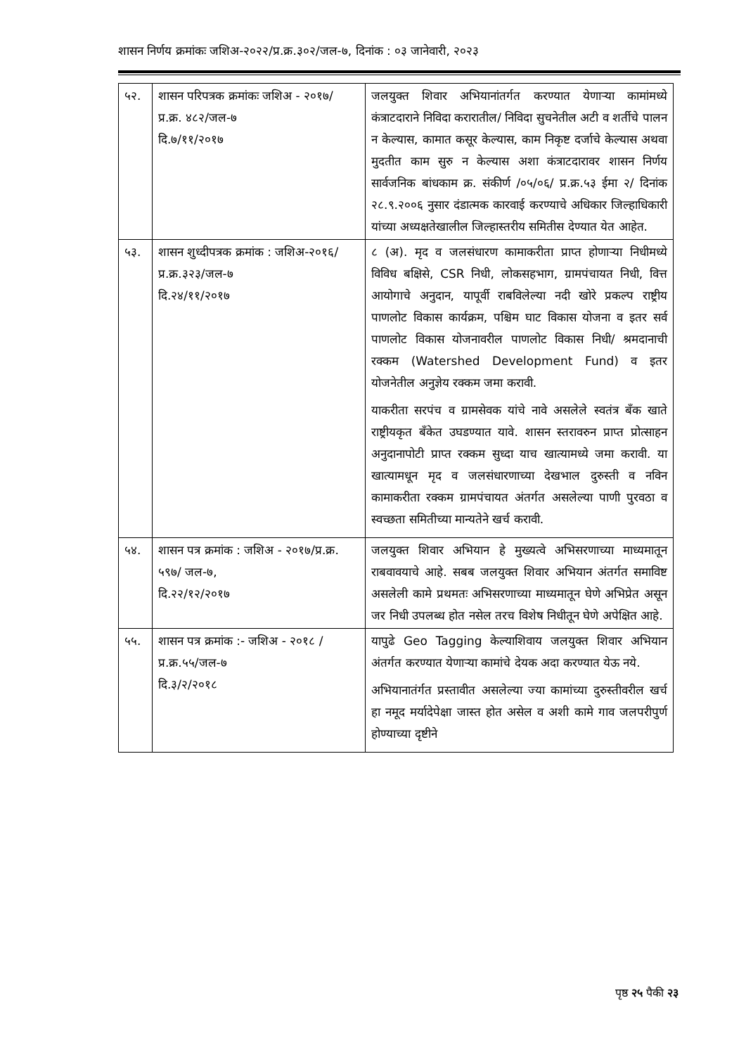शासन निर्णय क्रमांकः जशिअ-२०२२/प्र.क्र.३०२/जल-७, दिनांक : ०३ जानेवारी, २०२३
| ५२. | शासन परिपत्रक क्रमांकः जशिअ - २०१७/ प्र.क्र. ४८२/जल-७ दि.७/११/२०१७ | जलयुक्त शिवार अभियानांतर्गत करण्यात येणाऱ्या कामांमध्ये कंत्राटदाराने निविदा करारातील/ निविदा सुचनेतील अटी व शर्तीचे पालन न केल्यास, कामात कसूर केल्यास, काम निकृष्ट दर्जाचे केल्यास अथवा मुदतीत काम सुरु न केल्यास अशा कंत्राटदारावर शासन निर्णय सार्वजनिक बांधकाम क्र. संकीर्ण /०५/०६/ प्र.क्र.५३ ईमा २/ दिनांक २८.९.२००६ नुसार दंडात्मक कारवाई करण्याचे अधिकार जिल्हाधिकारी यांच्या अध्यक्षतेखालील जिल्हास्तरीय समितीस देण्यात येत आहेत. |
| ५३. | शासन शुध्दीपत्रक क्रमांक : जशिअ-२०१६/प्र.क्र.३२३/जल-७ दि.२४/११/२०१७ | ८ (अ). मृद व जलसंधारण कामाकरीता प्राप्त होणाऱ्या निधीमध्ये विविध बक्षिसे, CSR निधी, लोकसहभाग, ग्रामपंचायत निधी, वित्त आयोगाचे अनुदान, यापूर्वी राबविलेल्या नदी खोरे प्रकल्प राष्ट्रीय पाणलोट विकास कार्यक्रम, पश्चिम घाट विकास योजना व इतर सर्व पाणलोट विकास योजनावरील पाणलोट विकास निधी/ श्रमदानाची रक्कम (Watershed Development Fund) व इतर योजनेतील अनुज्ञेय रक्कम जमा करावी. याकरीता सरपंच व ग्रामसेवक यांचे नावे असलेले स्वतंत्र बँक खाते राष्ट्रीयकृत बँकेत उघडण्यात यावे. शासन स्तरावरुन प्राप्त प्रोत्साहन अनुदानापोटी प्राप्त रक्कम सुध्दा याच खात्यामध्ये जमा करावी. या खात्यामधून मृद व जलसंधारणाच्या देखभाल दुरुस्ती व नविन कामाकरीता रक्कम ग्रामपंचायत अंतर्गत असलेल्या पाणी पुरवठा व स्वच्छता समितीच्या मान्यतेने खर्च करावी. |
| ५४. | शासन पत्र क्रमांक : जशिअ - २०१७/प्र.क्र. ५९७/ जल-७, दि.२२/१२/२०१७ | जलयुक्त शिवार अभियान हे मुख्यत्वे अभिसरणाच्या माध्यमातून राबवावयाचे आहे. सबब जलयुक्त शिवार अभियान अंतर्गत समाविष्ट असलेली कामे प्रथमतः अभिसरणाच्या माध्यमातून घेणे अभिप्रेत असून जर निधी उपलब्ध होत नसेल तरच विशेष निधीतून घेणे अपेक्षित आहे. |
| ५५. | शासन पत्र क्रमांक :- जशिअ - २०१८ / प्र.क्र.५५/जल-७ दि.३/२/२०१८ | यापुढे Geo Tagging केल्याशिवाय जलयुक्त शिवार अभियान अंतर्गत करण्यात येणाऱ्या कामांचे देयक अदा करण्यात येऊ नये. अभियानातंर्गत प्रस्तावीत असलेल्या ज्या कामांच्या दुरुस्तीवरील खर्च हा नमूद मर्यादेपेक्षा जास्त होत असेल व अशी कामे गाव जलपरीपुर्ण होण्याच्या दृष्टीने |
पृष्ठ २५ पैकी २३